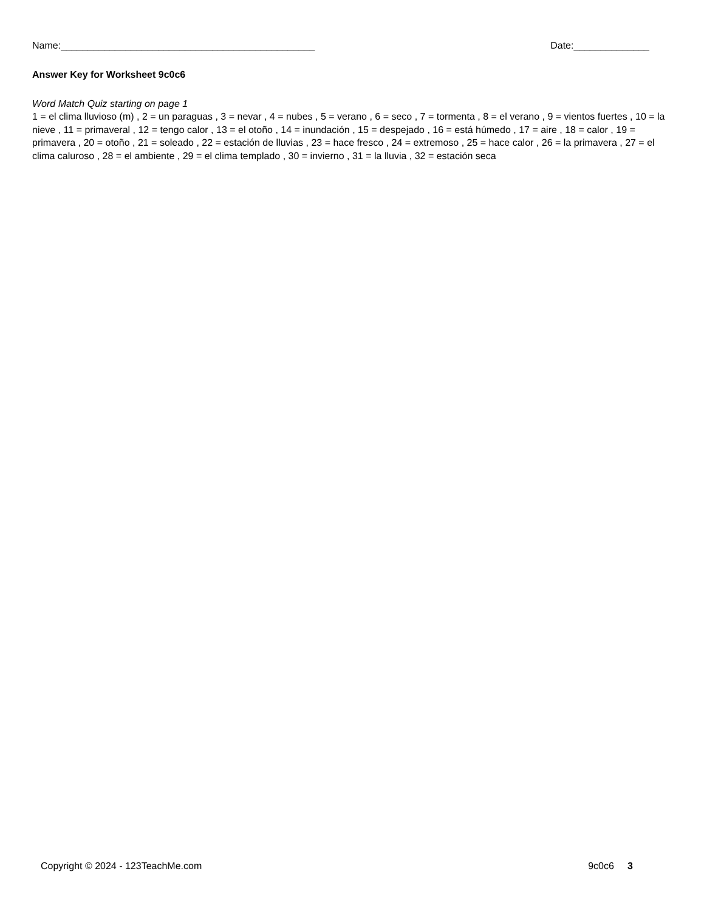Name:_______________________________________________ Date:______________
Answer Key for Worksheet 9c0c6
Word Match Quiz starting on page 1
1 = el clima lluvioso (m) , 2 = un paraguas , 3 = nevar , 4 = nubes , 5 = verano , 6 = seco , 7 = tormenta , 8 = el verano , 9 = vientos fuertes , 10 = la nieve , 11 = primaveral , 12 = tengo calor , 13 = el otoño , 14 = inundación , 15 = despejado , 16 = está húmedo , 17 = aire , 18 = calor , 19 = primavera , 20 = otoño , 21 = soleado , 22 = estación de lluvias , 23 = hace fresco , 24 = extremoso , 25 = hace calor , 26 = la primavera , 27 = el clima caluroso , 28 = el ambiente , 29 = el clima templado , 30 = invierno , 31 = la lluvia , 32 = estación seca
Copyright © 2024 - 123TeachMe.com 9c0c6 3